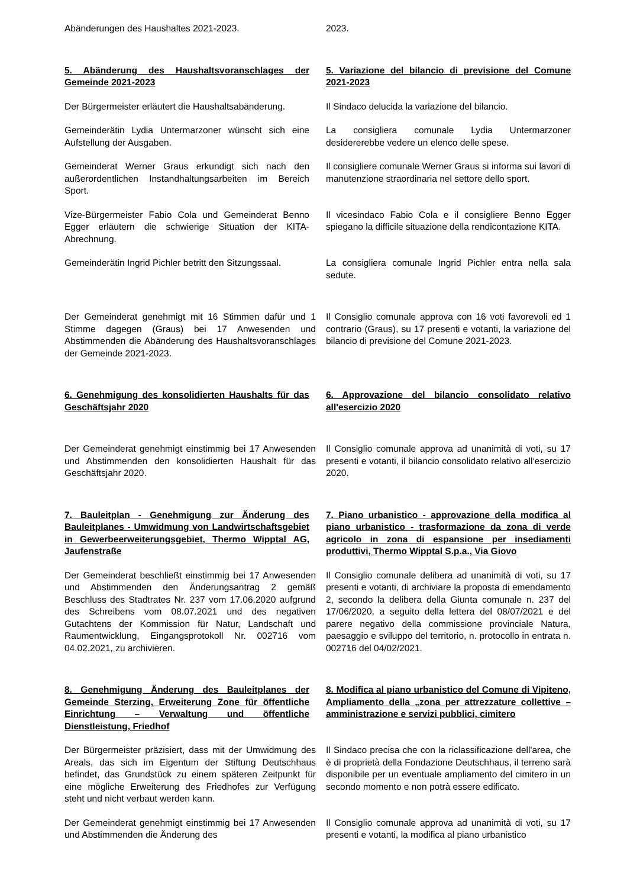Abänderungen des Haushaltes 2021-2023. 2023.
5. Abänderung des Haushaltsvoranschlages der Gemeinde 2021-2023
5. Variazione del bilancio di previsione del Comune 2021-2023
Der Bürgermeister erläutert die Haushaltsabänderung.
Il Sindaco delucida la variazione del bilancio.
Gemeinderätin Lydia Untermarzoner wünscht sich eine Aufstellung der Ausgaben.
La consigliera comunale Lydia Untermarzoner desidererebbe vedere un elenco delle spese.
Gemeinderat Werner Graus erkundigt sich nach den außerordentlichen Instandhaltungsarbeiten im Bereich Sport.
Il consigliere comunale Werner Graus si informa sui lavori di manutenzione straordinaria nel settore dello sport.
Vize-Bürgermeister Fabio Cola und Gemeinderat Benno Egger erläutern die schwierige Situation der KITA-Abrechnung.
Il vicesindaco Fabio Cola e il consigliere Benno Egger spiegano la difficile situazione della rendicontazione KITA.
Gemeinderätin Ingrid Pichler betritt den Sitzungssaal.
La consigliera comunale Ingrid Pichler entra nella sala sedute.
Der Gemeinderat genehmigt mit 16 Stimmen dafür und 1 Stimme dagegen (Graus) bei 17 Anwesenden und Abstimmenden die Abänderung des Haushaltsvoranschlages der Gemeinde 2021-2023.
Il Consiglio comunale approva con 16 voti favorevoli ed 1 contrario (Graus), su 17 presenti e votanti, la variazione del bilancio di previsione del Comune 2021-2023.
6. Genehmigung des konsolidierten Haushalts für das Geschäftsjahr 2020
6. Approvazione del bilancio consolidato relativo all'esercizio 2020
Der Gemeinderat genehmigt einstimmig bei 17 Anwesenden und Abstimmenden den konsolidierten Haushalt für das Geschäftsjahr 2020.
Il Consiglio comunale approva ad unanimità di voti, su 17 presenti e votanti, il bilancio consolidato relativo all‘esercizio 2020.
7. Bauleitplan - Genehmigung zur Änderung des Bauleitplanes - Umwidmung von Landwirt­schaftsgebiet in Gewerbeerweiterungsgebiet, Thermo Wipptal AG, Jaufenstraße
7. Piano urbanistico - approvazione della modifica al piano urbanistico - trasformazione da zona di verde agricolo in zona di espansione per insediamenti produttivi, Thermo Wipptal S.p.a., Via Giovo
Der Gemeinderat beschließt einstimmig bei 17 Anwesenden und Abstimmenden den Änderungsantrag 2 gemäß Beschluss des Stadtrates Nr. 237 vom 17.06.2020 aufgrund des Schreibens vom 08.07.2021 und des negativen Gutachtens der Kommission für Natur, Landschaft und Raumentwicklung, Eingangsprotokoll Nr. 002716 vom 04.02.2021, zu archivieren.
Il Consiglio comunale delibera ad unanimità di voti, su 17 presenti e votanti, di archiviare la proposta di emendamento 2, secondo la delibera della Giunta comunale n. 237 del 17/06/2020, a seguito della lettera del 08/07/2021 e del parere negativo della commissione provinciale Natura, paesaggio e sviluppo del territorio, n. protocollo in entrata n. 002716 del 04/02/2021.
8. Genehmigung Änderung des Bauleitplanes der Gemeinde Sterzing, Erweiterung Zone für öffentliche Einrichtung – Verwaltung und öffentliche Dienstleistung, Friedhof
8. Modifica al piano urbanistico del Comune di Vipiteno, Ampliamento della „zona per attrezzature collettive – amministrazione e servizi pubblici, cimitero
Der Bürgermeister präzisiert, dass mit der Umwidmung des Areals, das sich im Eigentum der Stiftung Deutschhaus befindet, das Grundstück zu einem späteren Zeitpunkt für eine mögliche Erweiterung des Friedhofes zur Verfügung steht und nicht verbaut werden kann.
Il Sindaco precisa che con la riclassificazione dell'area, che è di proprietà della Fondazione Deutschhaus, il terreno sarà disponibile per un eventuale ampliamento del cimitero in un secondo momento e non potrà essere edificato.
Der Gemeinderat genehmigt einstimmig bei 17 Anwesenden und Abstimmenden die Änderung des
Il Consiglio comunale approva ad unanimità di voti, su 17 presenti e votanti, la modifica al piano urbanistico